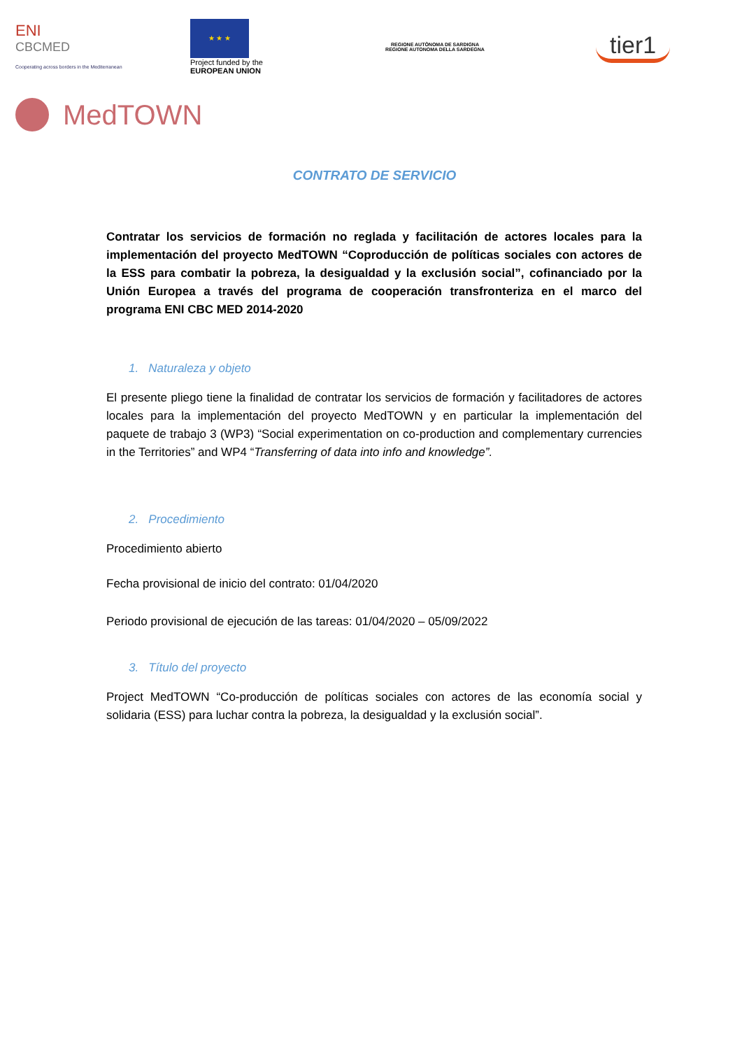ENI
CBCMED
Cooperating across borders in the Mediterranean
★ ★ ★
Project funded by the
EUROPEAN UNION
REGIONE AUTÒNOMA DE SARDIGNA
REGIONE AUTONOMA DELLA SARDEGNA
tier1
MedTOWN
CONTRATO DE SERVICIO
Contratar los servicios de formación no reglada y facilitación de actores locales para la implementación del proyecto MedTOWN “Coproducción de políticas sociales con actores de la ESS para combatir la pobreza, la desigualdad y la exclusión social”, cofinanciado por la Unión Europea a través del programa de cooperación transfronteriza en el marco del programa ENI CBC MED 2014-2020
1. Naturaleza y objeto
El presente pliego tiene la finalidad de contratar los servicios de formación y facilitadores de actores locales para la implementación del proyecto MedTOWN y en particular la implementación del paquete de trabajo 3 (WP3) “Social experimentation on co-production and complementary currencies in the Territories” and WP4 “Transferring of data into info and knowledge”.
2. Procedimiento
Procedimiento abierto
Fecha provisional de inicio del contrato: 01/04/2020
Periodo provisional de ejecución de las tareas: 01/04/2020 – 05/09/2022
3. Título del proyecto
Project MedTOWN “Co-producción de políticas sociales con actores de las economía social y solidaria (ESS) para luchar contra la pobreza, la desigualdad y la exclusión social”.